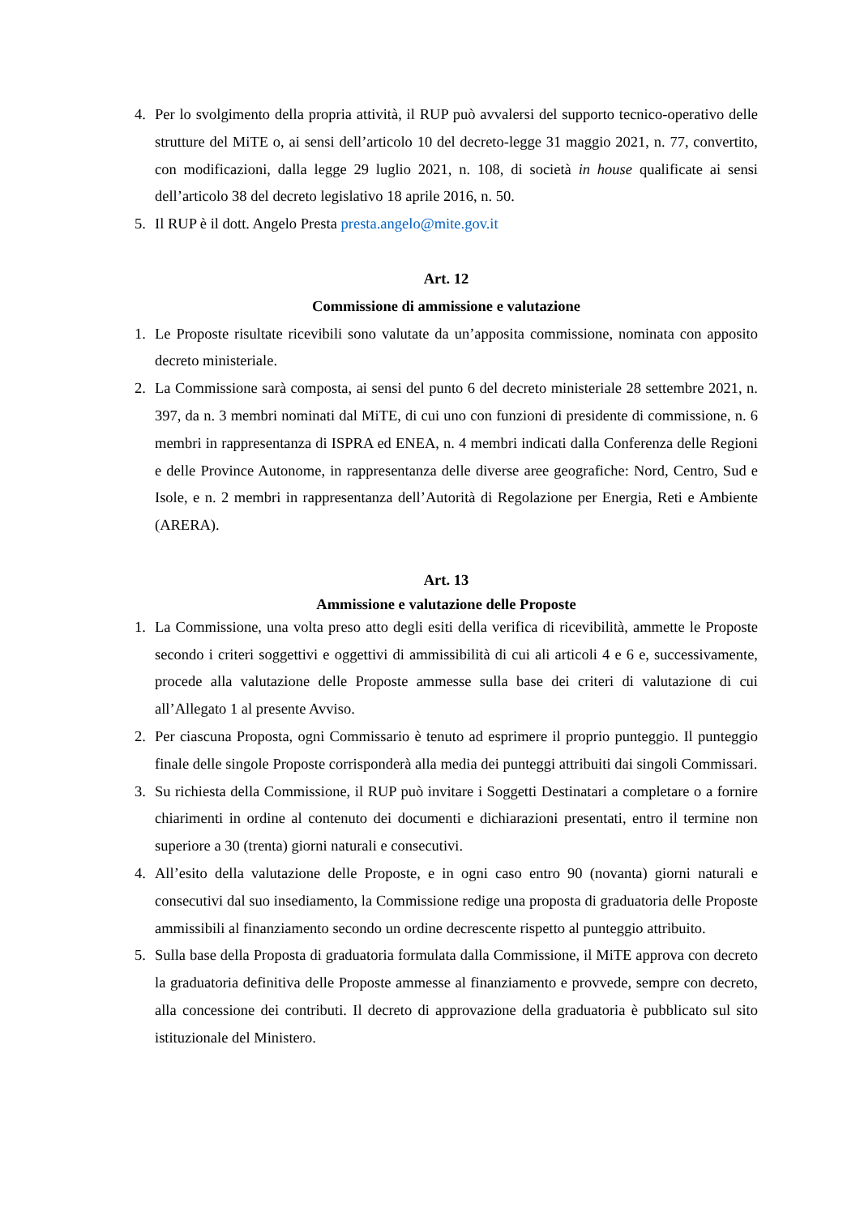4. Per lo svolgimento della propria attività, il RUP può avvalersi del supporto tecnico-operativo delle strutture del MiTE o, ai sensi dell’articolo 10 del decreto-legge 31 maggio 2021, n. 77, convertito, con modificazioni, dalla legge 29 luglio 2021, n. 108, di società in house qualificate ai sensi dell’articolo 38 del decreto legislativo 18 aprile 2016, n. 50.
5. Il RUP è il dott. Angelo Presta presta.angelo@mite.gov.it
Art. 12
Commissione di ammissione e valutazione
1. Le Proposte risultate ricevibili sono valutate da un’apposita commissione, nominata con apposito decreto ministeriale.
2. La Commissione sarà composta, ai sensi del punto 6 del decreto ministeriale 28 settembre 2021, n. 397, da n. 3 membri nominati dal MiTE, di cui uno con funzioni di presidente di commissione, n. 6 membri in rappresentanza di ISPRA ed ENEA, n. 4 membri indicati dalla Conferenza delle Regioni e delle Province Autonome, in rappresentanza delle diverse aree geografiche: Nord, Centro, Sud e Isole, e n. 2 membri in rappresentanza dell’Autorità di Regolazione per Energia, Reti e Ambiente (ARERA).
Art. 13
Ammissione e valutazione delle Proposte
1. La Commissione, una volta preso atto degli esiti della verifica di ricevibilità, ammette le Proposte secondo i criteri soggettivi e oggettivi di ammissibilità di cui ali articoli 4 e 6 e, successivamente, procede alla valutazione delle Proposte ammesse sulla base dei criteri di valutazione di cui all’Allegato 1 al presente Avviso.
2. Per ciascuna Proposta, ogni Commissario è tenuto ad esprimere il proprio punteggio. Il punteggio finale delle singole Proposte corrisponderà alla media dei punteggi attribuiti dai singoli Commissari.
3. Su richiesta della Commissione, il RUP può invitare i Soggetti Destinatari a completare o a fornire chiarimenti in ordine al contenuto dei documenti e dichiarazioni presentati, entro il termine non superiore a 30 (trenta) giorni naturali e consecutivi.
4. All’esito della valutazione delle Proposte, e in ogni caso entro 90 (novanta) giorni naturali e consecutivi dal suo insediamento, la Commissione redige una proposta di graduatoria delle Proposte ammissibili al finanziamento secondo un ordine decrescente rispetto al punteggio attribuito.
5. Sulla base della Proposta di graduatoria formulata dalla Commissione, il MiTE approva con decreto la graduatoria definitiva delle Proposte ammesse al finanziamento e provvede, sempre con decreto, alla concessione dei contributi. Il decreto di approvazione della graduatoria è pubblicato sul sito istituzionale del Ministero.